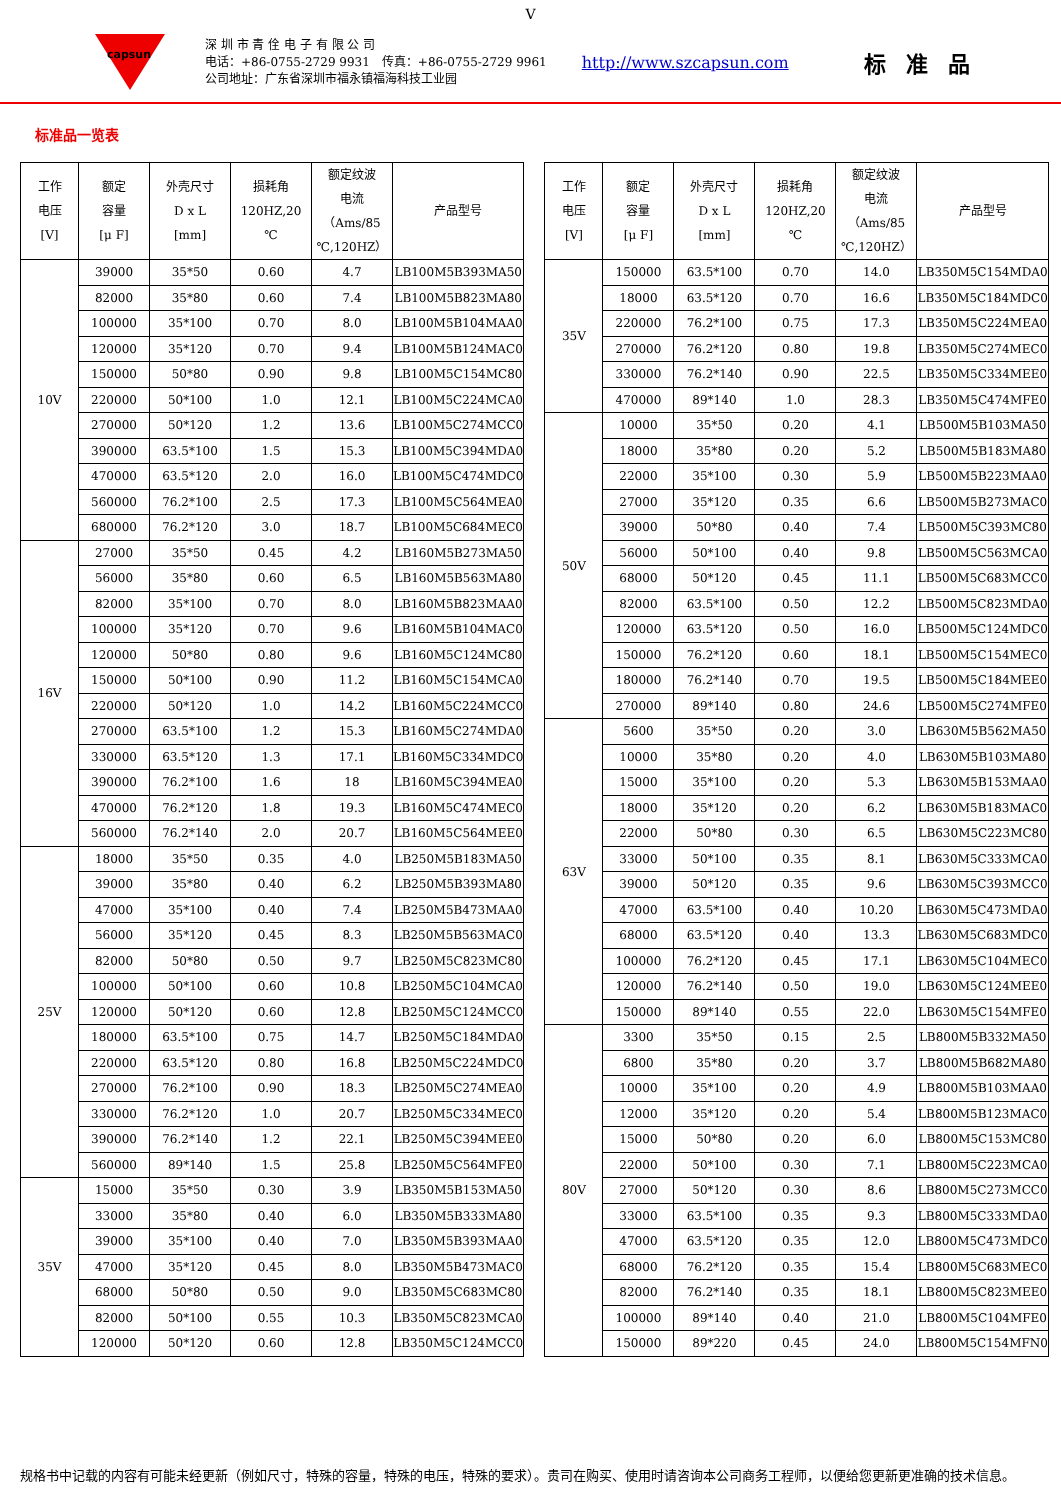V
capsun
深 圳 市 青 佺 电 子 有 限 公 司
电话：+86-0755-2729 9931　传真：+86-0755-2729 9961
公司地址：广东省深圳市福永镇福海科技工业园
http://www.szcapsun.com
标准品
标准品一览表
| 工作 电压 [V] | 额定 容量 [μ F] | 外壳尺寸 D x L [mm] | 损耗角 120HZ,20 ℃ | 额定纹波 电流 （Ams/85 ℃,120HZ） | 产品型号 | | 工作 电压 [V] | 额定 容量 [μ F] | 外壳尺寸 D x L [mm] | 损耗角 120HZ,20 ℃ | 额定纹波 电流 （Ams/85 ℃,120HZ） | 产品型号 |
| --- | --- | --- | --- | --- | --- | --- | --- | --- | --- | --- | --- | --- |
| 10V | 39000 | 35*50 | 0.60 | 4.7 | LB100M5B393MA50 | | 35V | 150000 | 63.5*100 | 0.70 | 14.0 | LB350M5C154MDA0 |
| | 82000 | 35*80 | 0.60 | 7.4 | LB100M5B823MA80 | | | 18000 | 63.5*120 | 0.70 | 16.6 | LB350M5C184MDC0 |
| | 100000 | 35*100 | 0.70 | 8.0 | LB100M5B104MAA0 | | | 220000 | 76.2*100 | 0.75 | 17.3 | LB350M5C224MEA0 |
| | 120000 | 35*120 | 0.70 | 9.4 | LB100M5B124MAC0 | | | 270000 | 76.2*120 | 0.80 | 19.8 | LB350M5C274MEC0 |
| | 150000 | 50*80 | 0.90 | 9.8 | LB100M5C154MC80 | | | 330000 | 76.2*140 | 0.90 | 22.5 | LB350M5C334MEE0 |
| | 220000 | 50*100 | 1.0 | 12.1 | LB100M5C224MCA0 | | | 470000 | 89*140 | 1.0 | 28.3 | LB350M5C474MFE0 |
| | 270000 | 50*120 | 1.2 | 13.6 | LB100M5C274MCC0 | | 50V | 10000 | 35*50 | 0.20 | 4.1 | LB500M5B103MA50 |
| | 390000 | 63.5*100 | 1.5 | 15.3 | LB100M5C394MDA0 | | | 18000 | 35*80 | 0.20 | 5.2 | LB500M5B183MA80 |
| | 470000 | 63.5*120 | 2.0 | 16.0 | LB100M5C474MDC0 | | | 22000 | 35*100 | 0.30 | 5.9 | LB500M5B223MAA0 |
| | 560000 | 76.2*100 | 2.5 | 17.3 | LB100M5C564MEA0 | | | 27000 | 35*120 | 0.35 | 6.6 | LB500M5B273MAC0 |
| | 680000 | 76.2*120 | 3.0 | 18.7 | LB100M5C684MEC0 | | | 39000 | 50*80 | 0.40 | 7.4 | LB500M5C393MC80 |
| 16V | 27000 | 35*50 | 0.45 | 4.2 | LB160M5B273MA50 | | | 56000 | 50*100 | 0.40 | 9.8 | LB500M5C563MCA0 |
| | 56000 | 35*80 | 0.60 | 6.5 | LB160M5B563MA80 | | | 68000 | 50*120 | 0.45 | 11.1 | LB500M5C683MCC0 |
| | 82000 | 35*100 | 0.70 | 8.0 | LB160M5B823MAA0 | | | 82000 | 63.5*100 | 0.50 | 12.2 | LB500M5C823MDA0 |
| | 100000 | 35*120 | 0.70 | 9.6 | LB160M5B104MAC0 | | | 120000 | 63.5*120 | 0.50 | 16.0 | LB500M5C124MDC0 |
| | 120000 | 50*80 | 0.80 | 9.6 | LB160M5C124MC80 | | | 150000 | 76.2*120 | 0.60 | 18.1 | LB500M5C154MEC0 |
| | 150000 | 50*100 | 0.90 | 11.2 | LB160M5C154MCA0 | | | 180000 | 76.2*140 | 0.70 | 19.5 | LB500M5C184MEE0 |
| | 220000 | 50*120 | 1.0 | 14.2 | LB160M5C224MCC0 | | | 270000 | 89*140 | 0.80 | 24.6 | LB500M5C274MFE0 |
| | 270000 | 63.5*100 | 1.2 | 15.3 | LB160M5C274MDA0 | | 63V | 5600 | 35*50 | 0.20 | 3.0 | LB630M5B562MA50 |
| | 330000 | 63.5*120 | 1.3 | 17.1 | LB160M5C334MDC0 | | | 10000 | 35*80 | 0.20 | 4.0 | LB630M5B103MA80 |
| | 390000 | 76.2*100 | 1.6 | 18 | LB160M5C394MEA0 | | | 15000 | 35*100 | 0.20 | 5.3 | LB630M5B153MAA0 |
| | 470000 | 76.2*120 | 1.8 | 19.3 | LB160M5C474MEC0 | | | 18000 | 35*120 | 0.20 | 6.2 | LB630M5B183MAC0 |
| | 560000 | 76.2*140 | 2.0 | 20.7 | LB160M5C564MEE0 | | | 22000 | 50*80 | 0.30 | 6.5 | LB630M5C223MC80 |
| 25V | 18000 | 35*50 | 0.35 | 4.0 | LB250M5B183MA50 | | | 33000 | 50*100 | 0.35 | 8.1 | LB630M5C333MCA0 |
| | 39000 | 35*80 | 0.40 | 6.2 | LB250M5B393MA80 | | | 39000 | 50*120 | 0.35 | 9.6 | LB630M5C393MCC0 |
| | 47000 | 35*100 | 0.40 | 7.4 | LB250M5B473MAA0 | | | 47000 | 63.5*100 | 0.40 | 10.20 | LB630M5C473MDA0 |
| | 56000 | 35*120 | 0.45 | 8.3 | LB250M5B563MAC0 | | | 68000 | 63.5*120 | 0.40 | 13.3 | LB630M5C683MDC0 |
| | 82000 | 50*80 | 0.50 | 9.7 | LB250M5C823MC80 | | | 100000 | 76.2*120 | 0.45 | 17.1 | LB630M5C104MEC0 |
| | 100000 | 50*100 | 0.60 | 10.8 | LB250M5C104MCA0 | | | 120000 | 76.2*140 | 0.50 | 19.0 | LB630M5C124MEE0 |
| | 120000 | 50*120 | 0.60 | 12.8 | LB250M5C124MCC0 | | | 150000 | 89*140 | 0.55 | 22.0 | LB630M5C154MFE0 |
| | 180000 | 63.5*100 | 0.75 | 14.7 | LB250M5C184MDA0 | | 80V | 3300 | 35*50 | 0.15 | 2.5 | LB800M5B332MA50 |
| | 220000 | 63.5*120 | 0.80 | 16.8 | LB250M5C224MDC0 | | | 6800 | 35*80 | 0.20 | 3.7 | LB800M5B682MA80 |
| | 270000 | 76.2*100 | 0.90 | 18.3 | LB250M5C274MEA0 | | | 10000 | 35*100 | 0.20 | 4.9 | LB800M5B103MAA0 |
| | 330000 | 76.2*120 | 1.0 | 20.7 | LB250M5C334MEC0 | | | 12000 | 35*120 | 0.20 | 5.4 | LB800M5B123MAC0 |
| | 390000 | 76.2*140 | 1.2 | 22.1 | LB250M5C394MEE0 | | | 15000 | 50*80 | 0.20 | 6.0 | LB800M5C153MC80 |
| | 560000 | 89*140 | 1.5 | 25.8 | LB250M5C564MFE0 | | | 22000 | 50*100 | 0.30 | 7.1 | LB800M5C223MCA0 |
| 35V | 15000 | 35*50 | 0.30 | 3.9 | LB350M5B153MA50 | | | 27000 | 50*120 | 0.30 | 8.6 | LB800M5C273MCC0 |
| | 33000 | 35*80 | 0.40 | 6.0 | LB350M5B333MA80 | | | 33000 | 63.5*100 | 0.35 | 9.3 | LB800M5C333MDA0 |
| | 39000 | 35*100 | 0.40 | 7.0 | LB350M5B393MAA0 | | | 47000 | 63.5*120 | 0.35 | 12.0 | LB800M5C473MDC0 |
| | 47000 | 35*120 | 0.45 | 8.0 | LB350M5B473MAC0 | | | 68000 | 76.2*120 | 0.35 | 15.4 | LB800M5C683MEC0 |
| | 68000 | 50*80 | 0.50 | 9.0 | LB350M5C683MC80 | | | 82000 | 76.2*140 | 0.35 | 18.1 | LB800M5C823MEE0 |
| | 82000 | 50*100 | 0.55 | 10.3 | LB350M5C823MCA0 | | | 100000 | 89*140 | 0.40 | 21.0 | LB800M5C104MFE0 |
| | 120000 | 50*120 | 0.60 | 12.8 | LB350M5C124MCC0 | | | 150000 | 89*220 | 0.45 | 24.0 | LB800M5C154MFN0 |
规格书中记载的内容有可能未经更新（例如尺寸，特殊的容量，特殊的电压，特殊的要求）。贵司在购买、使用时请咨询本公司商务工程师，以便给您更新更准确的技术信息。